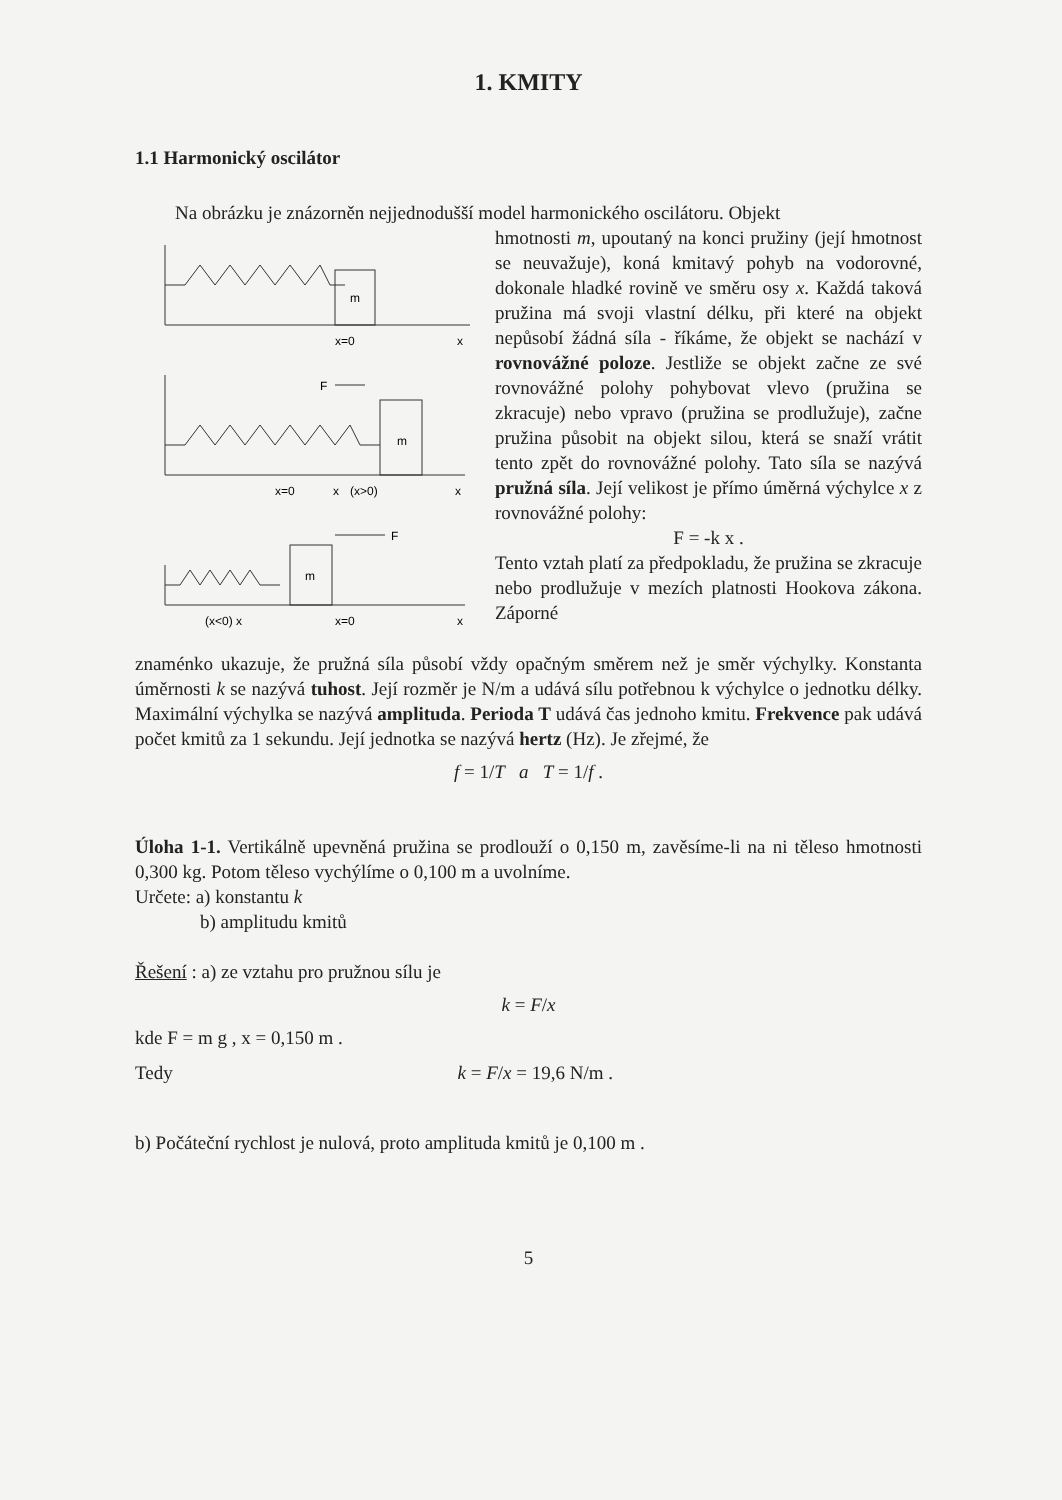1. KMITY
1.1 Harmonický oscilátor
Na obrázku je znázorněn nejjednodušší model harmonického oscilátoru. Objekt
m
x=0
x
F
m
x=0
x
(x>0)
x
F
m
(x<0) x
x=0
x
hmotnosti m, upoutaný na konci pružiny (její hmotnost se neuvažuje), koná kmitavý pohyb na vodorovné, dokonale hladké rovině ve směru osy x. Každá taková pružina má svoji vlastní délku, při které na objekt nepůsobí žádná síla - říkáme, že objekt se nachází v rovnovážné poloze. Jestliže se objekt začne ze své rovnovážné polohy pohybovat vlevo (pružina se zkracuje) nebo vpravo (pružina se prodlužuje), začne pružina působit na objekt silou, která se snaží vrátit tento zpět do rovnovážné polohy. Tato síla se nazývá pružná síla. Její velikost je přímo úměrná výchylce x z rovnovážné polohy:
F = -k x .
Tento vztah platí za předpokladu, že pružina se zkracuje nebo prodlužuje v mezích platnosti Hookova zákona. Záporné
znaménko ukazuje, že pružná síla působí vždy opačným směrem než je směr výchylky. Konstanta úměrnosti k se nazývá tuhost. Její rozměr je N/m a udává sílu potřebnou k výchylce o jednotku délky. Maximální výchylka se nazývá amplituda. Perioda T udává čas jednoho kmitu. Frekvence pak udává počet kmitů za 1 sekundu. Její jednotka se nazývá hertz (Hz). Je zřejmé, že
f = 1/T a T = 1/f .
Úloha 1-1. Vertikálně upevněná pružina se prodlouží o 0,150 m, zavěsíme-li na ni těleso hmotnosti 0,300 kg. Potom těleso vychýlíme o 0,100 m a uvolníme.
Určete: a) konstantu k
b) amplitudu kmitů
Řešení : a) ze vztahu pro pružnou sílu je
k = F/x
kde F = m g , x = 0,150 m .
Tedy k = F/x = 19,6 N/m .
b) Počáteční rychlost je nulová, proto amplituda kmitů je 0,100 m .
5